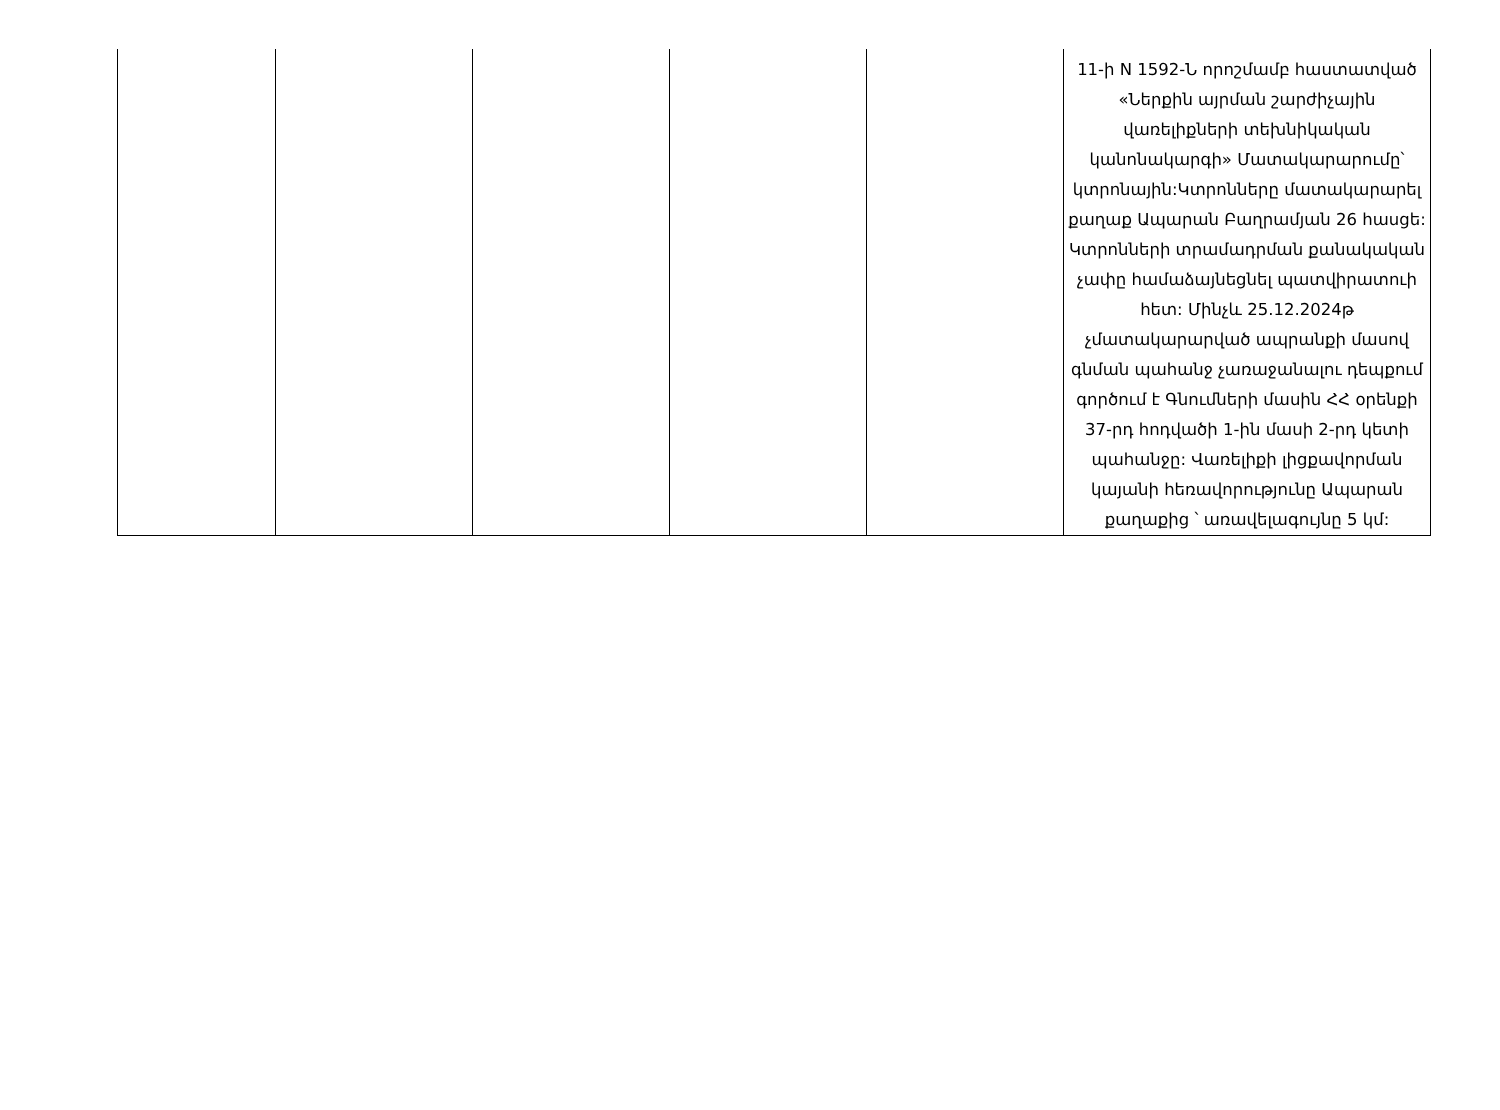| | | | | | 11-ի N 1592-Ն որոշմամբ հաստատված «Ներքին այրման շարժիչային վառելիքների տեխնիկական կանոնակարգի» Մատակարարումը՝ կտրոնային:Կտրոնները մատակարարել քաղաք Ապարան Բաղրամյան 26 հասցե: Կտրոնների տրամադրման քանակական չափը համաձայնեցնել պատվիրատուի հետ: Մինչև 25.12.2024թ չմատակարարված ապրանքի մասով գնման պահանջ չառաջանալու դեպքում գործում է Գնումների մասին ՀՀ օրենքի 37-րդ հոդվածի 1-ին մասի 2-րդ կետի պահանջը: Վառելիքի լիցքավորման կայանի հեռավորությունը Ապարան քաղաքից ՝ առավելագույնը 5 կմ: |